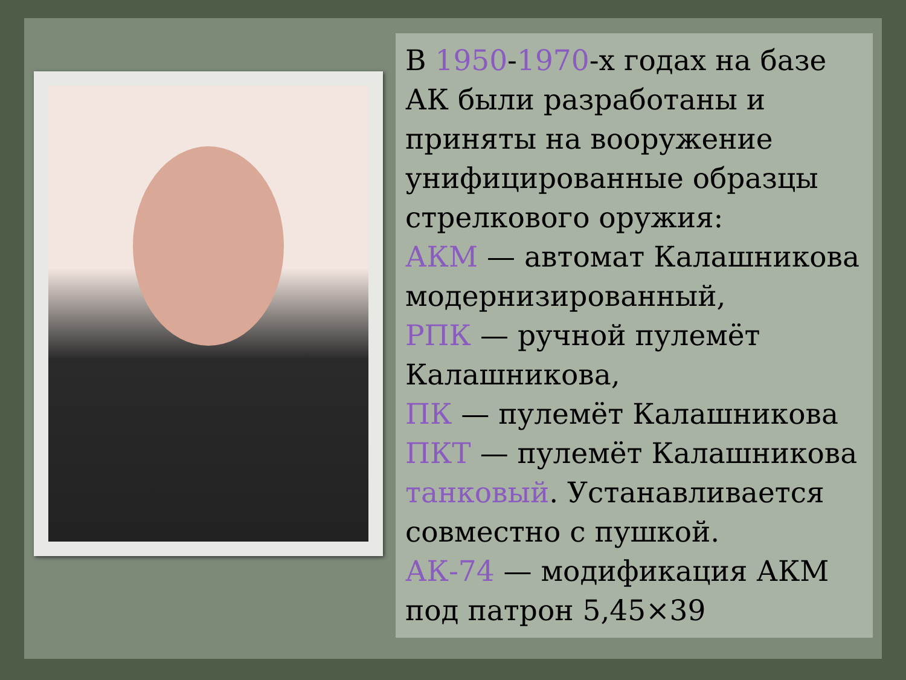В 1950-1970-х годах на базе АК были разработаны и приняты на вооружение унифицированные образцы стрелкового оружия:
АКМ — автомат Калашникова модернизированный,
РПК — ручной пулемёт Калашникова,
ПК — пулемёт Калашникова
ПКТ — пулемёт Калашникова танковый. Устанавливается совместно с пушкой.
АК-74 — модификация АКМ под патрон 5,45×39